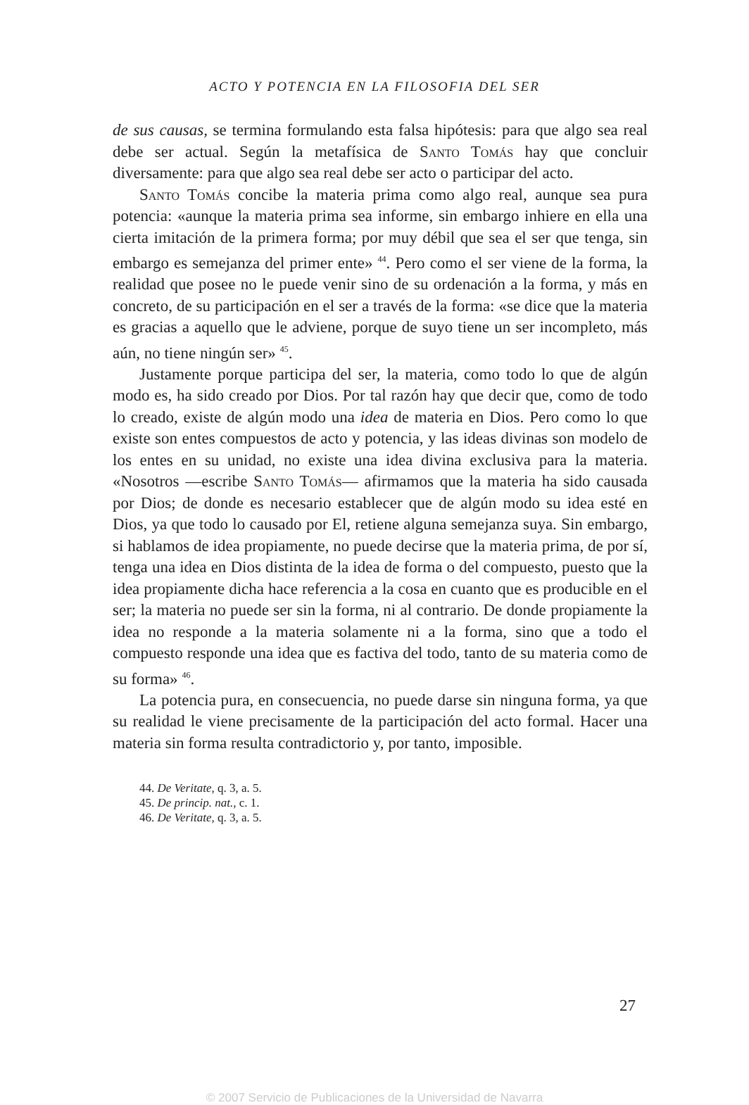ACTO Y POTENCIA EN LA FILOSOFIA DEL SER
de sus causas, se termina formulando esta falsa hipótesis: para que algo sea real debe ser actual. Según la metafísica de Santo Tomás hay que concluir diversamente: para que algo sea real debe ser acto o participar del acto.
Santo Tomás concibe la materia prima como algo real, aunque sea pura potencia: «aunque la materia prima sea informe, sin embargo inhiere en ella una cierta imitación de la primera forma; por muy débil que sea el ser que tenga, sin embargo es semejanza del primer ente» <sup>44</sup>. Pero como el ser viene de la forma, la realidad que posee no le puede venir sino de su ordenación a la forma, y más en concreto, de su participación en el ser a través de la forma: «se dice que la materia es gracias a aquello que le adviene, porque de suyo tiene un ser incompleto, más aún, no tiene ningún ser» <sup>45</sup>.
Justamente porque participa del ser, la materia, como todo lo que de algún modo es, ha sido creado por Dios. Por tal razón hay que decir que, como de todo lo creado, existe de algún modo una idea de materia en Dios. Pero como lo que existe son entes compuestos de acto y potencia, y las ideas divinas son modelo de los entes en su unidad, no existe una idea divina exclusiva para la materia. «Nosotros —escribe Santo Tomás— afirmamos que la materia ha sido causada por Dios; de donde es necesario establecer que de algún modo su idea esté en Dios, ya que todo lo causado por El, retiene alguna semejanza suya. Sin embargo, si hablamos de idea propiamente, no puede decirse que la materia prima, de por sí, tenga una idea en Dios distinta de la idea de forma o del compuesto, puesto que la idea propiamente dicha hace referencia a la cosa en cuanto que es producible en el ser; la materia no puede ser sin la forma, ni al contrario. De donde propiamente la idea no responde a la materia solamente ni a la forma, sino que a todo el compuesto responde una idea que es factiva del todo, tanto de su materia como de su forma» <sup>46</sup>.
La potencia pura, en consecuencia, no puede darse sin ninguna forma, ya que su realidad le viene precisamente de la participación del acto formal. Hacer una materia sin forma resulta contradictorio y, por tanto, imposible.
44. De Veritate, q. 3, a. 5.
45. De princip. nat., c. 1.
46. De Veritate, q. 3, a. 5.
27
© 2007 Servicio de Publicaciones de la Universidad de Navarra